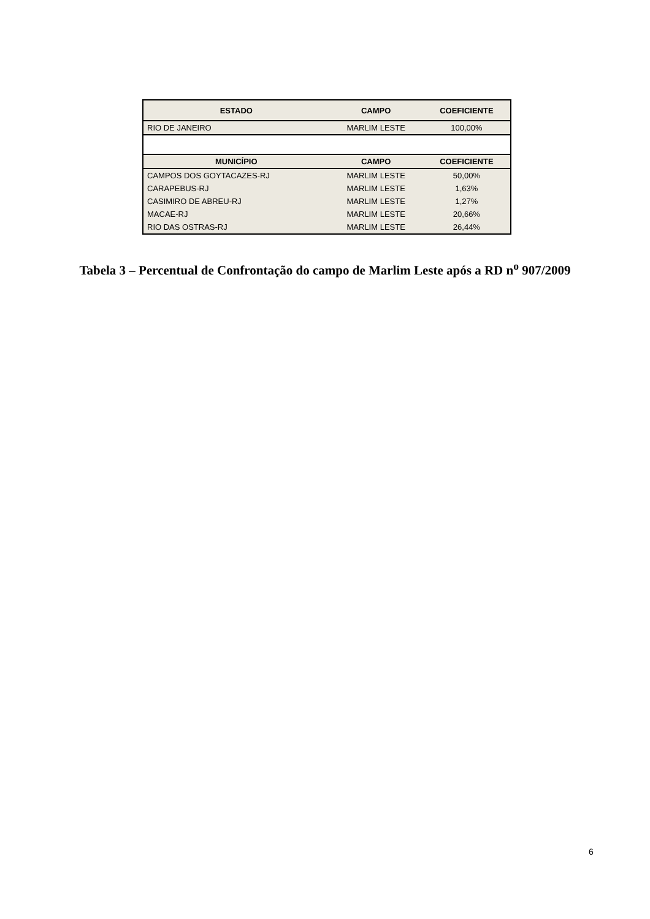| ESTADO | CAMPO | COEFICIENTE |
| --- | --- | --- |
| RIO DE JANEIRO | MARLIM LESTE | 100,00% |
| MUNICÍPIO | CAMPO | COEFICIENTE |
| CAMPOS DOS GOYTACAZES-RJ | MARLIM LESTE | 50,00% |
| CARAPEBUS-RJ | MARLIM LESTE | 1,63% |
| CASIMIRO DE ABREU-RJ | MARLIM LESTE | 1,27% |
| MACAE-RJ | MARLIM LESTE | 20,66% |
| RIO DAS OSTRAS-RJ | MARLIM LESTE | 26,44% |
Tabela 3 – Percentual de Confrontação do campo de Marlim Leste após a RD n<sup>o</sup> 907/2009
6